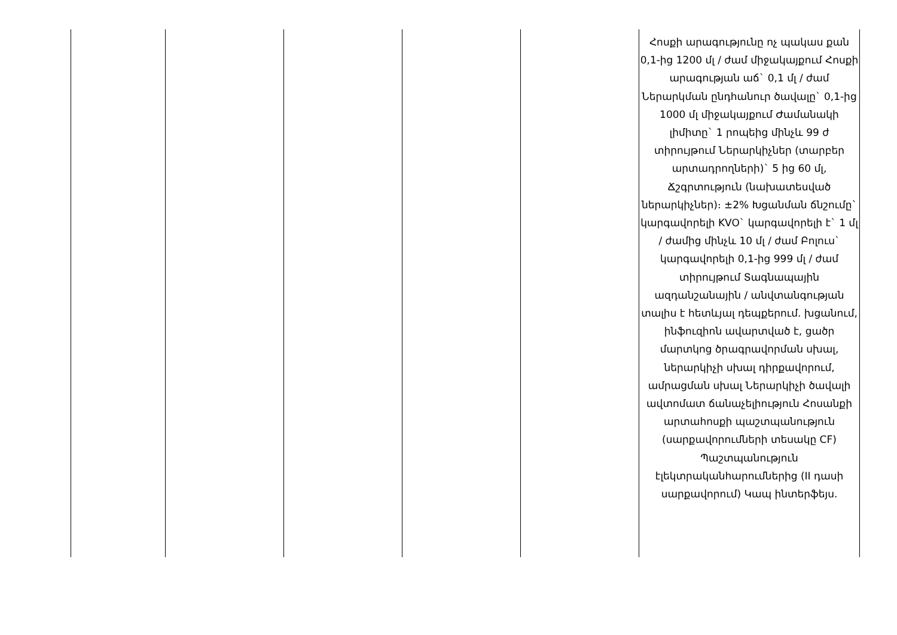| | | | | | Հոսքի արագությունը ոչ պակաս քան 0,1-ից 1200 մլ / ժամ միջակայքում Հոսքի արագության աճ` 0,1 մլ / ժամ Ներարկման ընդհանուր ծավալը` 0,1-ից 1000 մլ միջակայքում Ժամանակի լիմիտը` 1 րոպեից մինչև 99 ժ տիրույթում Ներարկիչներ (տարբեր արտադրողների)` 5 ից 60 մլ, Ճշգրտություն (նախատեսված ներարկիչներ)։ ±2% Խցանման ճնշումը` կարգավորելի KVO` կարգավորելի է` 1 մլ / ժամից մինչև 10 մլ / ժամ Բոլուս` կարգավորելի 0,1-ից 999 մլ / ժամ տիրույթում Տագնապային ազդանշանային / անվտանգության տալիս է հետևյալ դեպքերում. խցանում, ինֆուզիոն ավարտված է, ցածր մարտկոց ծրագրավորման սխալ, ներարկիչի սխալ դիրքավորում, ամրացման սխալ Ներարկիչի ծավալի ավտոմատ ճանաչելիություն Հոսանքի արտահոսքի պաշտպանություն (սարքավորումների տեսակը CF) Պաշտպանություն էլեկտրականհարումներից (II դասի սարքավորում) Կապ ինտերֆեյս. |